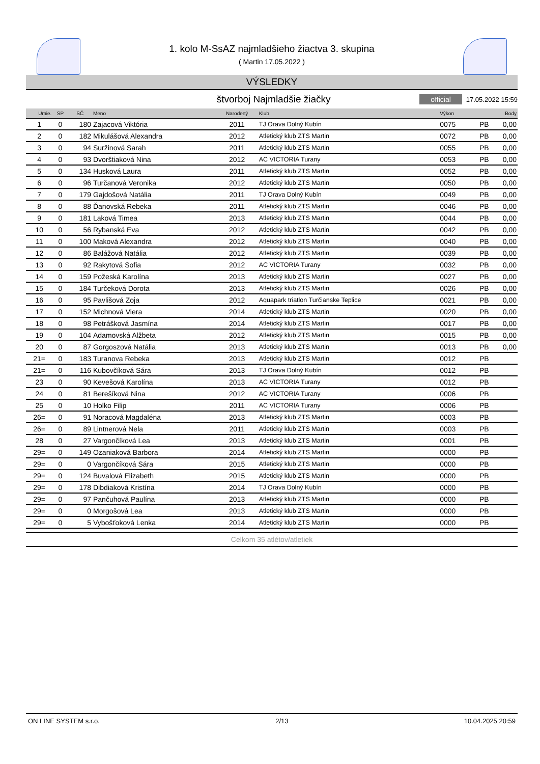1. kolo M-SsAZ najmladšieho žiactva 3. skupina
( Martin 17.05.2022 )
VÝSLEDKY
štvorboj Najmladšie žiačky official 17.05.2022 15:59
| Umie. | SP | SČ | Meno | Narodený | Klub | Výkon | | Body |
| --- | --- | --- | --- | --- | --- | --- | --- | --- |
| 1 | 0 | 180 | Zajacová Viktória | 2011 | TJ Orava Dolný Kubín | 0075 | PB | 0,00 |
| 2 | 0 | 182 | Mikulášová Alexandra | 2012 | Atletický klub ZTS Martin | 0072 | PB | 0,00 |
| 3 | 0 | 94 | Suržinová Sarah | 2011 | Atletický klub ZTS Martin | 0055 | PB | 0,00 |
| 4 | 0 | 93 | Dvorštiaková Nina | 2012 | AC VICTORIA Turany | 0053 | PB | 0,00 |
| 5 | 0 | 134 | Husková Laura | 2011 | Atletický klub ZTS Martin | 0052 | PB | 0,00 |
| 6 | 0 | 96 | Turčanová Veronika | 2012 | Atletický klub ZTS Martin | 0050 | PB | 0,00 |
| 7 | 0 | 179 | Gajdošová Natália | 2011 | TJ Orava Dolný Kubín | 0049 | PB | 0,00 |
| 8 | 0 | 88 | Ďanovská Rebeka | 2011 | Atletický klub ZTS Martin | 0046 | PB | 0,00 |
| 9 | 0 | 181 | Laková Timea | 2013 | Atletický klub ZTS Martin | 0044 | PB | 0,00 |
| 10 | 0 | 56 | Rybanská Eva | 2012 | Atletický klub ZTS Martin | 0042 | PB | 0,00 |
| 11 | 0 | 100 | Maková Alexandra | 2012 | Atletický klub ZTS Martin | 0040 | PB | 0,00 |
| 12 | 0 | 86 | Balážová Natália | 2012 | Atletický klub ZTS Martin | 0039 | PB | 0,00 |
| 13 | 0 | 92 | Rakytová Sofia | 2012 | AC VICTORIA Turany | 0032 | PB | 0,00 |
| 14 | 0 | 159 | Požeská Karolína | 2013 | Atletický klub ZTS Martin | 0027 | PB | 0,00 |
| 15 | 0 | 184 | Turčeková Dorota | 2013 | Atletický klub ZTS Martin | 0026 | PB | 0,00 |
| 16 | 0 | 95 | Pavlišová Zoja | 2012 | Aquapark triatlon Turčianske Teplice | 0021 | PB | 0,00 |
| 17 | 0 | 152 | Michnová Viera | 2014 | Atletický klub ZTS Martin | 0020 | PB | 0,00 |
| 18 | 0 | 98 | Petrášková Jasmína | 2014 | Atletický klub ZTS Martin | 0017 | PB | 0,00 |
| 19 | 0 | 104 | Adamovská Alžbeta | 2012 | Atletický klub ZTS Martin | 0015 | PB | 0,00 |
| 20 | 0 | 87 | Gorgoszová Natália | 2013 | Atletický klub ZTS Martin | 0013 | PB | 0,00 |
| 21= | 0 | 183 | Turanova Rebeka | 2013 | Atletický klub ZTS Martin | 0012 | PB | |
| 21= | 0 | 116 | Kubovčíková Sára | 2013 | TJ Orava Dolný Kubín | 0012 | PB | |
| 23 | 0 | 90 | Kevešová Karolína | 2013 | AC VICTORIA Turany | 0012 | PB | |
| 24 | 0 | 81 | Berešíková Nina | 2012 | AC VICTORIA Turany | 0006 | PB | |
| 25 | 0 | 10 | Holko Filip | 2011 | AC VICTORIA Turany | 0006 | PB | |
| 26= | 0 | 91 | Noracová Magdaléna | 2013 | Atletický klub ZTS Martin | 0003 | PB | |
| 26= | 0 | 89 | Lintnerová Nela | 2011 | Atletický klub ZTS Martin | 0003 | PB | |
| 28 | 0 | 27 | Vargončíková Lea | 2013 | Atletický klub ZTS Martin | 0001 | PB | |
| 29= | 0 | 149 | Ozaniaková Barbora | 2014 | Atletický klub ZTS Martin | 0000 | PB | |
| 29= | 0 | 0 | Vargončíková Sára | 2015 | Atletický klub ZTS Martin | 0000 | PB | |
| 29= | 0 | 124 | Buvalová Elizabeth | 2015 | Atletický klub ZTS Martin | 0000 | PB | |
| 29= | 0 | 178 | Dibdiaková Kristína | 2014 | TJ Orava Dolný Kubín | 0000 | PB | |
| 29= | 0 | 97 | Pančuhová Paulína | 2013 | Atletický klub ZTS Martin | 0000 | PB | |
| 29= | 0 | 0 | Morgošová Lea | 2013 | Atletický klub ZTS Martin | 0000 | PB | |
| 29= | 0 | 5 | Vybošťoková Lenka | 2014 | Atletický klub ZTS Martin | 0000 | PB | |
Celkom 35 atlétov/atletiek
ON LINE SYSTEM s.r.o. 2/13 10.04.2025 20:59